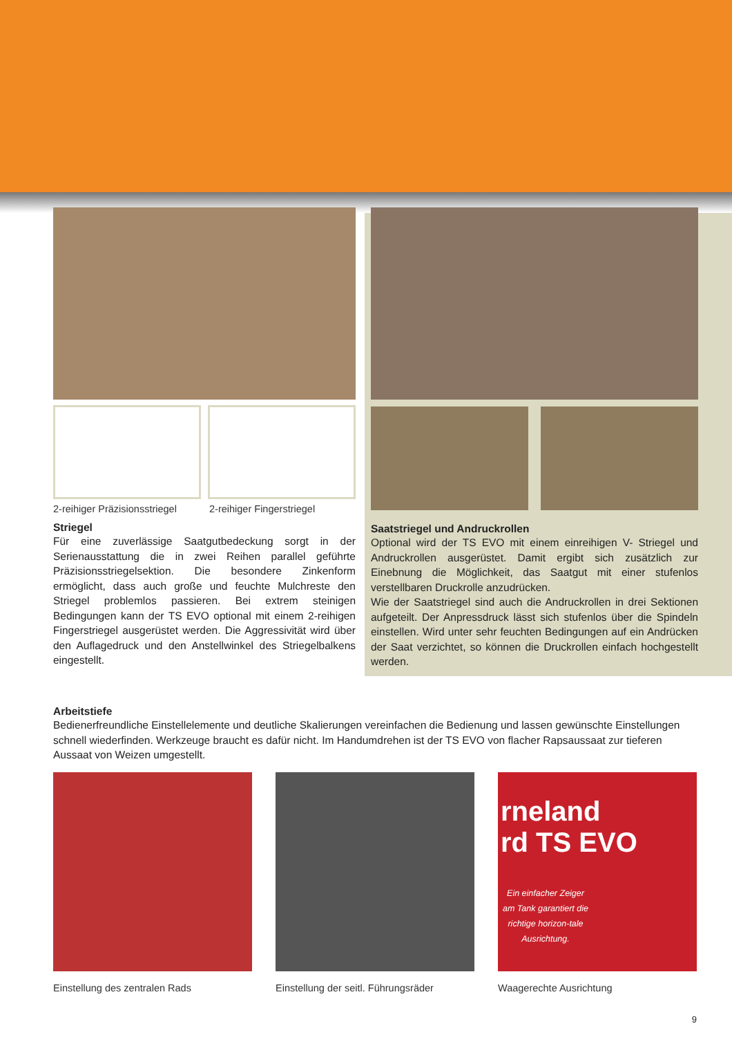2-reihiger Präzisionsstriegel 2-reihiger Fingerstriegel
Striegel
Für eine zuverlässige Saatgutbedeckung sorgt in der Serienausstattung die in zwei Reihen parallel geführte Präzisionsstriegelsektion. Die besondere Zinkenform ermöglicht, dass auch große und feuchte Mulchreste den Striegel problemlos passieren. Bei extrem steinigen Bedingungen kann der TS EVO optional mit einem 2-reihigen Fingerstriegel ausgerüstet werden. Die Aggressivität wird über den Auflagedruck und den Anstellwinkel des Striegelbalkens eingestellt.
Saatstriegel und Andruckrollen
Optional wird der TS EVO mit einem einreihigen V- Striegel und Andruckrollen ausgerüstet. Damit ergibt sich zusätzlich zur Einebnung die Möglichkeit, das Saatgut mit einer stufenlos verstellbaren Druckrolle anzudrücken.
Wie der Saatstriegel sind auch die Andruckrollen in drei Sektionen aufgeteilt. Der Anpressdruck lässt sich stufenlos über die Spindeln einstellen. Wird unter sehr feuchten Bedingungen auf ein Andrücken der Saat verzichtet, so können die Druckrollen einfach hochgestellt werden.
Arbeitstiefe
Bedienerfreundliche Einstellelemente und deutliche Skalierungen vereinfachen die Bedienung und lassen gewünschte Einstellungen schnell wiederfinden. Werkzeuge braucht es dafür nicht. Im Handumdrehen ist der TS EVO von flacher Rapsaussaat zur tieferen Aussaat von Weizen umgestellt.
Einstellung des zentralen Rads Einstellung der seitl. Führungsräder
rneland
rd TS EVO
Ein einfacher Zeiger am Tank garantiert die richtige horizon-tale Ausrichtung.
Waagerechte Ausrichtung
9